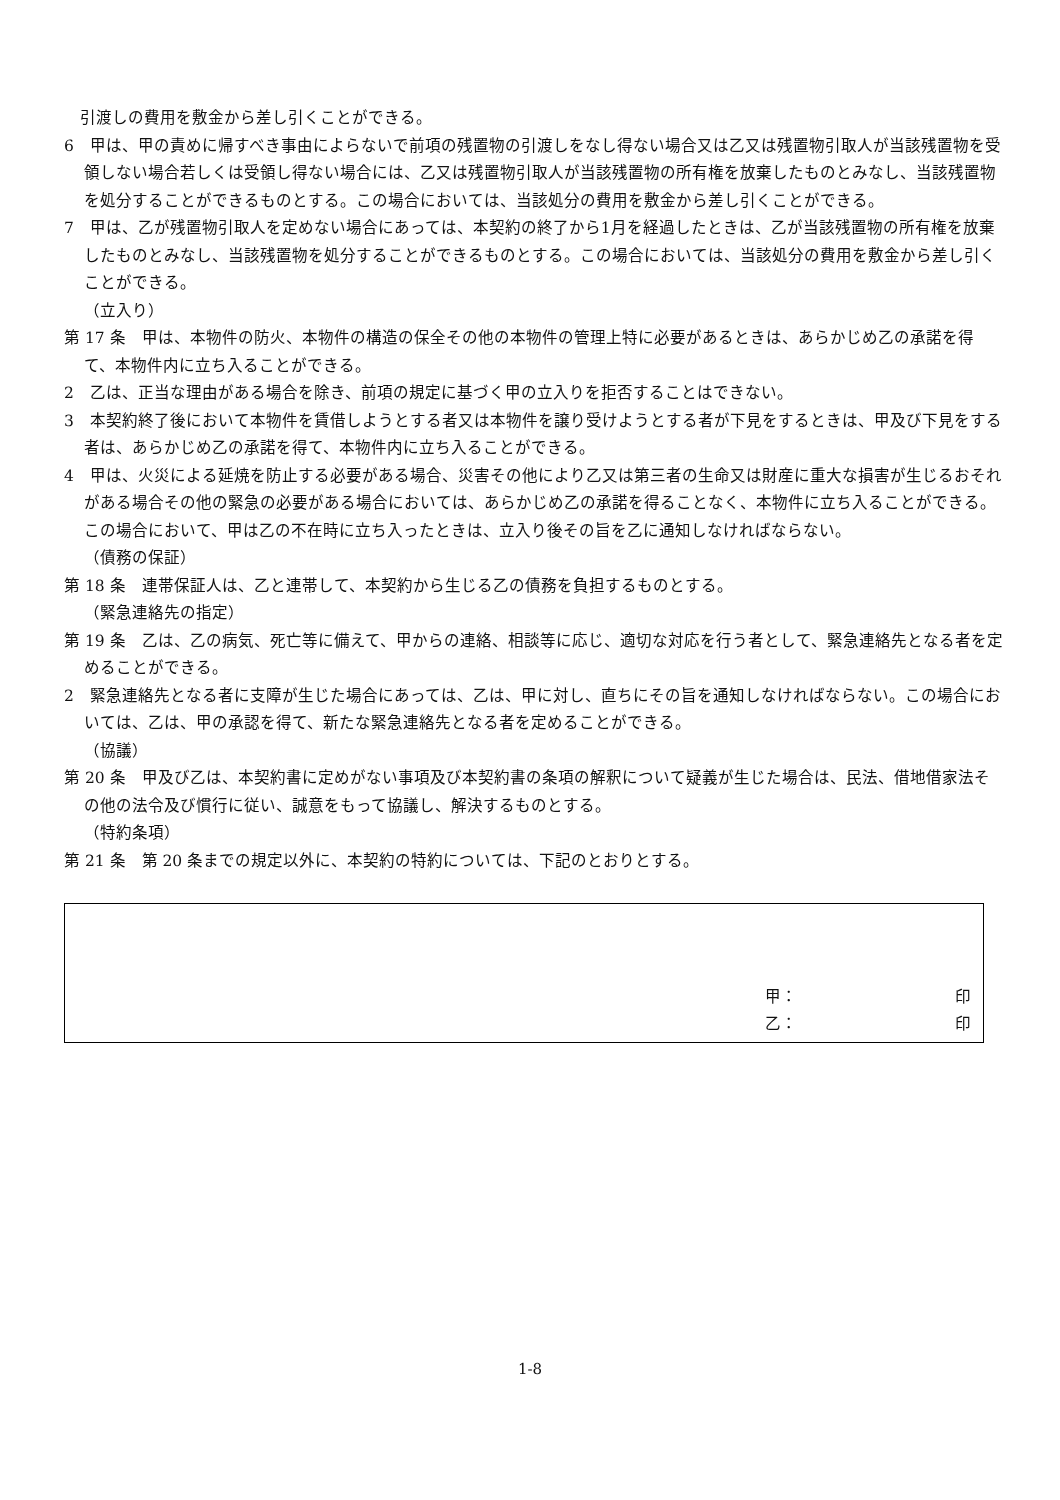引渡しの費用を敷金から差し引くことができる。
6　甲は、甲の責めに帰すべき事由によらないで前項の残置物の引渡しをなし得ない場合又は乙又は残置物引取人が当該残置物を受領しない場合若しくは受領し得ない場合には、乙又は残置物引取人が当該残置物の所有権を放棄したものとみなし、当該残置物を処分することができるものとする。この場合においては、当該処分の費用を敷金から差し引くことができる。
7　甲は、乙が残置物引取人を定めない場合にあっては、本契約の終了から1月を経過したときは、乙が当該残置物の所有権を放棄したものとみなし、当該残置物を処分することができるものとする。この場合においては、当該処分の費用を敷金から差し引くことができる。
（立入り）
第 17 条　甲は、本物件の防火、本物件の構造の保全その他の本物件の管理上特に必要があるときは、あらかじめ乙の承諾を得て、本物件内に立ち入ることができる。
2　乙は、正当な理由がある場合を除き、前項の規定に基づく甲の立入りを拒否することはできない。
3　本契約終了後において本物件を賃借しようとする者又は本物件を譲り受けようとする者が下見をするときは、甲及び下見をする者は、あらかじめ乙の承諾を得て、本物件内に立ち入ることができる。
4　甲は、火災による延焼を防止する必要がある場合、災害その他により乙又は第三者の生命又は財産に重大な損害が生じるおそれがある場合その他の緊急の必要がある場合においては、あらかじめ乙の承諾を得ることなく、本物件に立ち入ることができる。この場合において、甲は乙の不在時に立ち入ったときは、立入り後その旨を乙に通知しなければならない。
（債務の保証）
第 18 条　連帯保証人は、乙と連帯して、本契約から生じる乙の債務を負担するものとする。
（緊急連絡先の指定）
第 19 条　乙は、乙の病気、死亡等に備えて、甲からの連絡、相談等に応じ、適切な対応を行う者として、緊急連絡先となる者を定めることができる。
2　緊急連絡先となる者に支障が生じた場合にあっては、乙は、甲に対し、直ちにその旨を通知しなければならない。この場合においては、乙は、甲の承認を得て、新たな緊急連絡先となる者を定めることができる。
（協議）
第 20 条　甲及び乙は、本契約書に定めがない事項及び本契約書の条項の解釈について疑義が生じた場合は、民法、借地借家法その他の法令及び慣行に従い、誠意をもって協議し、解決するものとする。
（特約条項）
第 21 条　第 20 条までの規定以外に、本契約の特約については、下記のとおりとする。
甲： 印
乙： 印
1-8